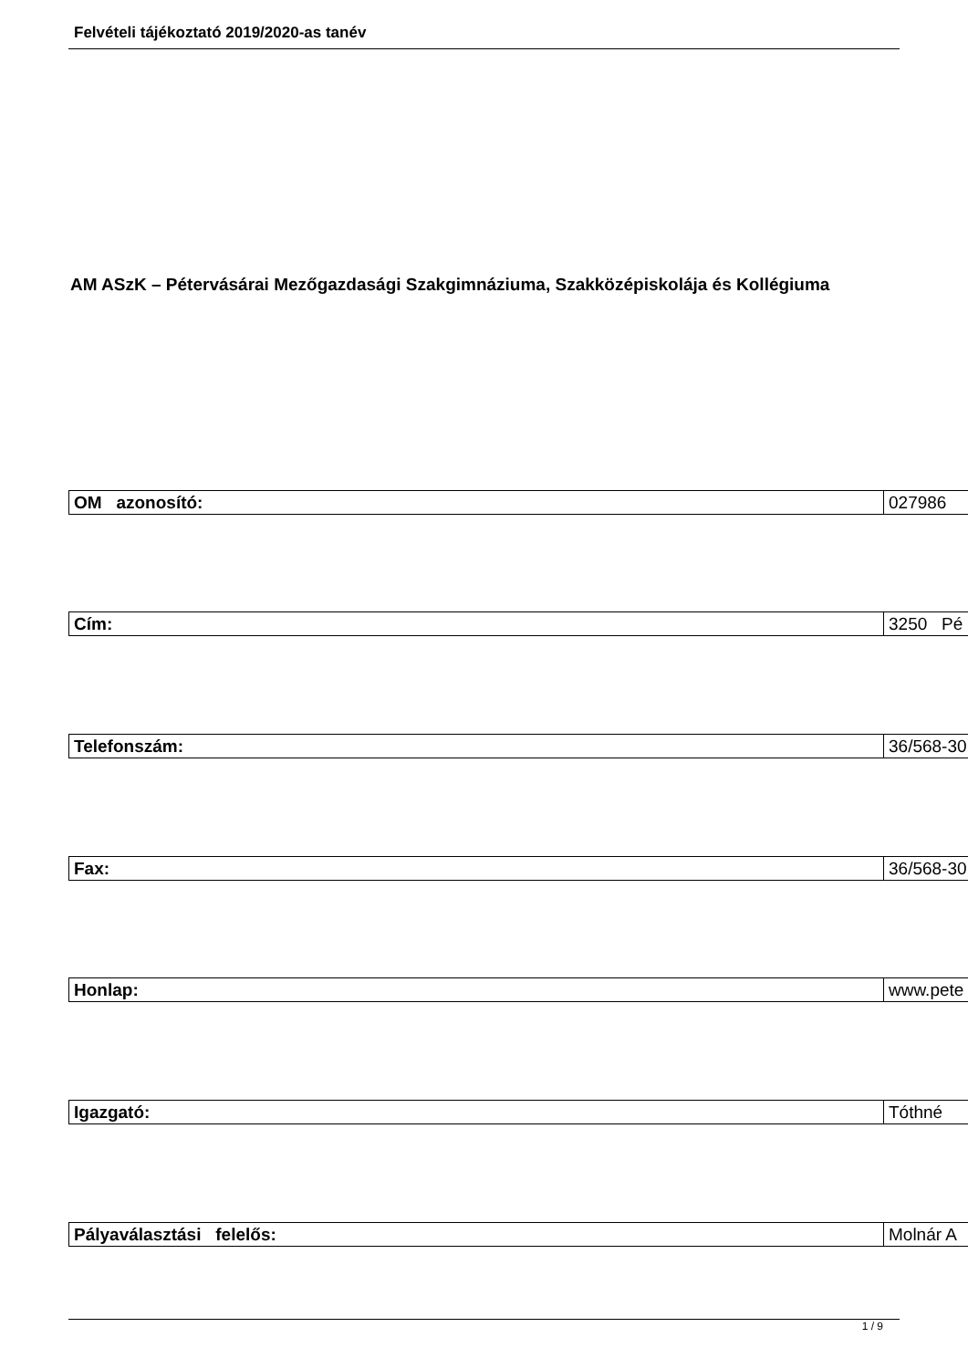Felvételi tájékoztató 2019/2020-as tanév
AM ASzK – Pétervásárai Mezőgazdasági Szakgimnáziuma, Szakközépiskolája és Kollégiuma
| OM azonosító: | 027986 |
| Cím: | 3250 Pé |
| Telefonszám: | 36/568-30 |
| Fax: | 36/568-30 |
| Honlap: | www.pete |
| Igazgató: | Tóthné |
| Pályaválasztási felelős: | Molnár A |
1 / 9